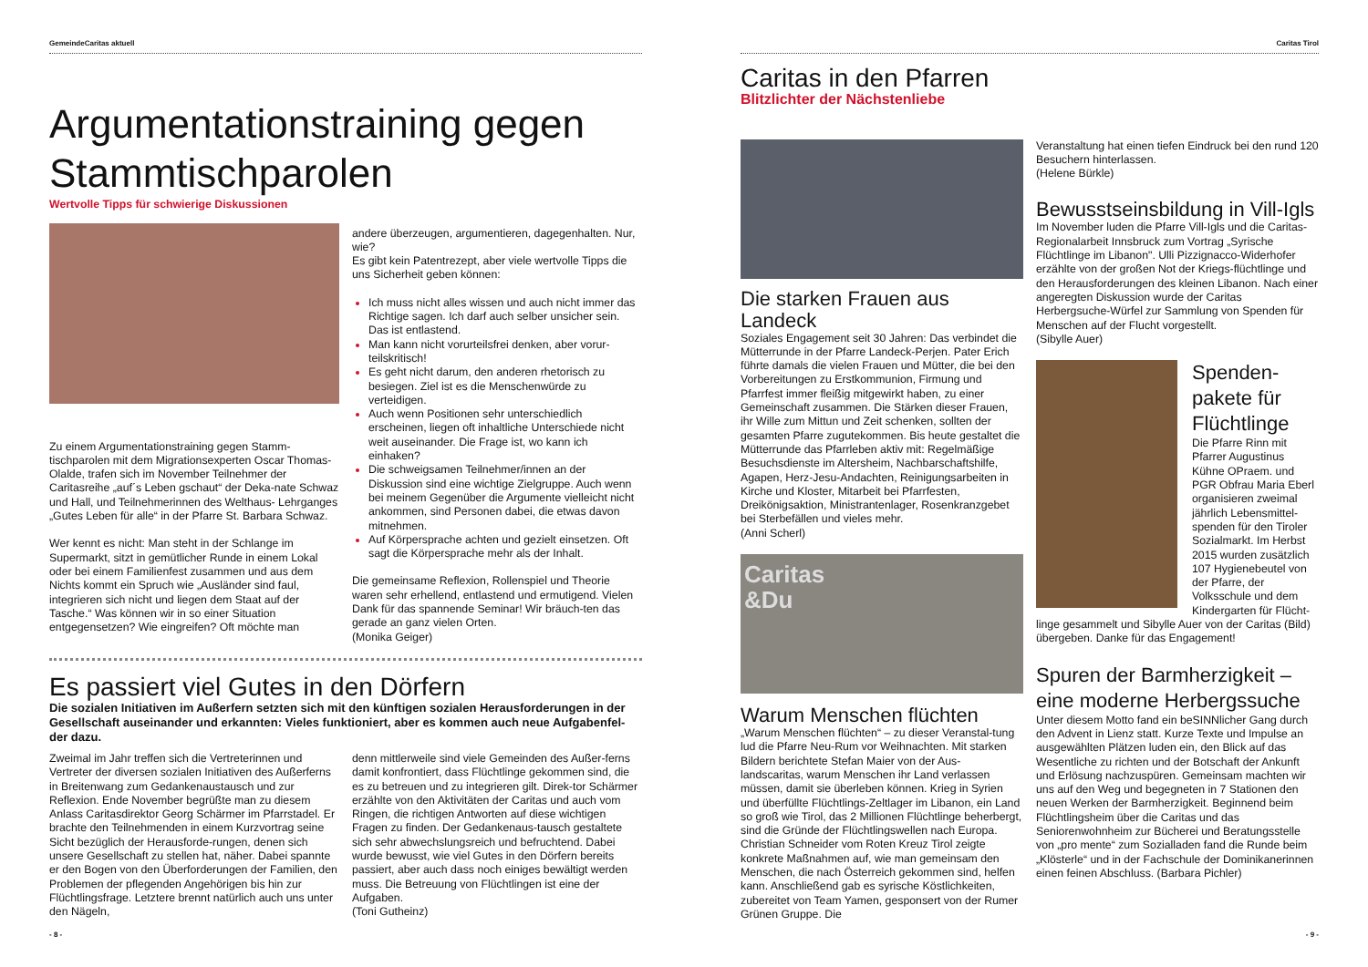GemeindeCaritas aktuell
Argumentationstraining gegen Stammtischparolen
Wertvolle Tipps für schwierige Diskussionen
Zu einem Argumentationstraining gegen Stamm-tischparolen mit dem Migrationsexperten Oscar Thomas-Olalde, trafen sich im November Teilnehmer der Caritasreihe „auf´s Leben gschaut“ der Deka-nate Schwaz und Hall, und Teilnehmerinnen des Welthaus- Lehrganges „Gutes Leben für alle“ in der Pfarre St. Barbara Schwaz.
Wer kennt es nicht: Man steht in der Schlange im Supermarkt, sitzt in gemütlicher Runde in einem Lokal oder bei einem Familienfest zusammen und aus dem Nichts kommt ein Spruch wie „Ausländer sind faul, integrieren sich nicht und liegen dem Staat auf der Tasche.“ Was können wir in so einer Situation entgegensetzen? Wie eingreifen? Oft möchte man
andere überzeugen, argumentieren, dagegenhalten. Nur, wie?
Es gibt kein Patentrezept, aber viele wertvolle Tipps die uns Sicherheit geben können:
Ich muss nicht alles wissen und auch nicht immer das Richtige sagen. Ich darf auch selber unsicher sein. Das ist entlastend.
Man kann nicht vorurteilsfrei denken, aber vorur-teilskritisch!
Es geht nicht darum, den anderen rhetorisch zu besiegen. Ziel ist es die Menschenwürde zu verteidigen.
Auch wenn Positionen sehr unterschiedlich erscheinen, liegen oft inhaltliche Unterschiede nicht weit auseinander. Die Frage ist, wo kann ich einhaken?
Die schweigsamen Teilnehmer/innen an der Diskussion sind eine wichtige Zielgruppe. Auch wenn bei meinem Gegenüber die Argumente vielleicht nicht ankommen, sind Personen dabei, die etwas davon mitnehmen.
Auf Körpersprache achten und gezielt einsetzen. Oft sagt die Körpersprache mehr als der Inhalt.
Die gemeinsame Reflexion, Rollenspiel und Theorie waren sehr erhellend, entlastend und ermutigend. Vielen Dank für das spannende Seminar! Wir bräuch-ten das gerade an ganz vielen Orten.
(Monika Geiger)
Es passiert viel Gutes in den Dörfern
Die sozialen Initiativen im Außerfern setzten sich mit den künftigen sozialen Herausforderungen in der Gesellschaft auseinander und erkannten: Vieles funktioniert, aber es kommen auch neue Aufgabenfel-der dazu.
Zweimal im Jahr treffen sich die Vertreterinnen und Vertreter der diversen sozialen Initiativen des Außerferns in Breitenwang zum Gedankenaustausch und zur Reflexion. Ende November begrüßte man zu diesem Anlass Caritasdirektor Georg Schärmer im Pfarrstadel. Er brachte den Teilnehmenden in einem Kurzvortrag seine Sicht bezüglich der Herausforde-rungen, denen sich unsere Gesellschaft zu stellen hat, näher. Dabei spannte er den Bogen von den Überforderungen der Familien, den Problemen der pflegenden Angehörigen bis hin zur Flüchtlingsfrage. Letztere brennt natürlich auch uns unter den Nägeln,
denn mittlerweile sind viele Gemeinden des Außer-ferns damit konfrontiert, dass Flüchtlinge gekommen sind, die es zu betreuen und zu integrieren gilt. Direk-tor Schärmer erzählte von den Aktivitäten der Caritas und auch vom Ringen, die richtigen Antworten auf diese wichtigen Fragen zu finden. Der Gedankenaus-tausch gestaltete sich sehr abwechslungsreich und befruchtend. Dabei wurde bewusst, wie viel Gutes in den Dörfern bereits passiert, aber auch dass noch einiges bewältigt werden muss. Die Betreuung von Flüchtlingen ist eine der Aufgaben.
(Toni Gutheinz)
- 8 -
Caritas Tirol
Caritas in den Pfarren
Blitzlichter der Nächstenliebe
Die starken Frauen aus Landeck
Soziales Engagement seit 30 Jahren: Das verbindet die Mütterrunde in der Pfarre Landeck-Perjen. Pater Erich führte damals die vielen Frauen und Mütter, die bei den Vorbereitungen zu Erstkommunion, Firmung und Pfarrfest immer fleißig mitgewirkt haben, zu einer Gemeinschaft zusammen. Die Stärken dieser Frauen, ihr Wille zum Mittun und Zeit schenken, sollten der gesamten Pfarre zugutekommen. Bis heute gestaltet die Mütterrunde das Pfarrleben aktiv mit: Regelmäßige Besuchsdienste im Altersheim, Nachbarschaftshilfe, Agapen, Herz-Jesu-Andachten, Reinigungsarbeiten in Kirche und Kloster, Mitarbeit bei Pfarrfesten, Dreikönigsaktion, Ministrantenlager, Rosenkranzgebet bei Sterbefällen und vieles mehr.
(Anni Scherl)
Caritas
&Du
Warum Menschen flüchten
„Warum Menschen flüchten“ – zu dieser Veranstal-tung lud die Pfarre Neu-Rum vor Weihnachten. Mit starken Bildern berichtete Stefan Maier von der Aus-landscaritas, warum Menschen ihr Land verlassen müssen, damit sie überleben können. Krieg in Syrien und überfüllte Flüchtlings-Zeltlager im Libanon, ein Land so groß wie Tirol, das 2 Millionen Flüchtlinge beherbergt, sind die Gründe der Flüchtlingswellen nach Europa. Christian Schneider vom Roten Kreuz Tirol zeigte konkrete Maßnahmen auf, wie man gemeinsam den Menschen, die nach Österreich gekommen sind, helfen kann. Anschließend gab es syrische Köstlichkeiten, zubereitet von Team Yamen, gesponsert von der Rumer Grünen Gruppe. Die
Veranstaltung hat einen tiefen Eindruck bei den rund 120 Besuchern hinterlassen.
(Helene Bürkle)
Bewusstseinsbildung in Vill-Igls
Im November luden die Pfarre Vill-Igls und die Caritas-Regionalarbeit Innsbruck zum Vortrag „Syrische Flüchtlinge im Libanon". Ulli Pizzignacco-Widerhofer erzählte von der großen Not der Kriegs-flüchtlinge und den Herausforderungen des kleinen Libanon. Nach einer angeregten Diskussion wurde der Caritas Herbergsuche-Würfel zur Sammlung von Spenden für Menschen auf der Flucht vorgestellt.
(Sibylle Auer)
Spenden-pakete für Flüchtlinge
Die Pfarre Rinn mit Pfarrer Augustinus Kühne OPraem. und PGR Obfrau Maria Eberl organisieren zweimal jährlich Lebensmittel-spenden für den Tiroler Sozialmarkt. Im Herbst 2015 wurden zusätzlich 107 Hygienebeutel von der Pfarre, der Volksschule und dem Kindergarten für Flücht-
linge gesammelt und Sibylle Auer von der Caritas (Bild) übergeben. Danke für das Engagement!
Spuren der Barmherzigkeit – eine moderne Herbergssuche
Unter diesem Motto fand ein beSINNlicher Gang durch den Advent in Lienz statt. Kurze Texte und Impulse an ausgewählten Plätzen luden ein, den Blick auf das Wesentliche zu richten und der Botschaft der Ankunft und Erlösung nachzuspüren. Gemeinsam machten wir uns auf den Weg und begegneten in 7 Stationen den neuen Werken der Barmherzigkeit. Beginnend beim Flüchtlingsheim über die Caritas und das Seniorenwohnheim zur Bücherei und Beratungsstelle von „pro mente“ zum Sozialladen fand die Runde beim „Klösterle“ und in der Fachschule der Dominikanerinnen einen feinen Abschluss. (Barbara Pichler)
- 9 -